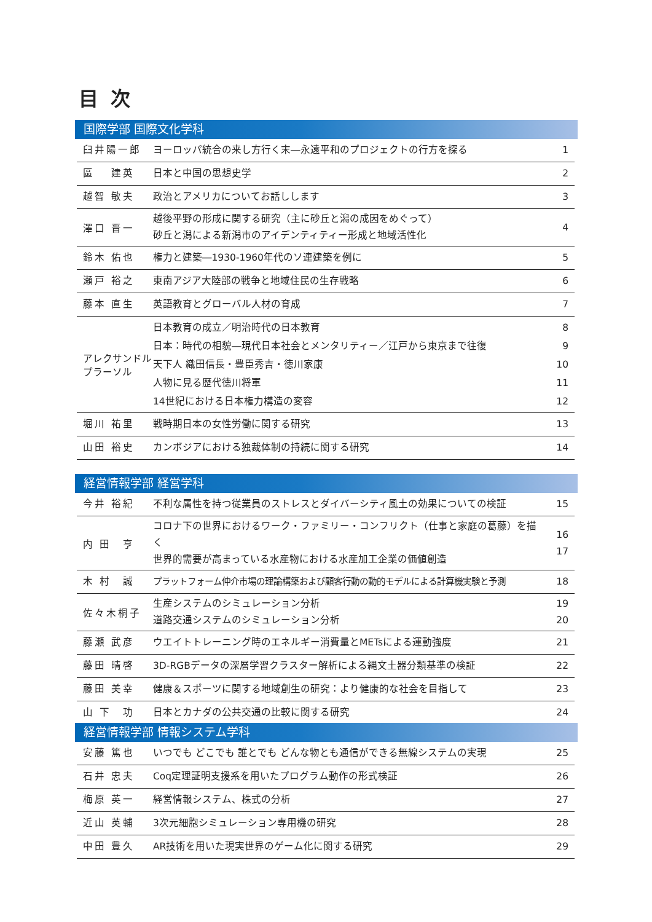目次
国際学部 国際文化学科
| 臼井陽一郎 | ヨーロッパ統合の来し方行く末―永遠平和のプロジェクトの行方を探る | 1 |
| 區 建英 | 日本と中国の思想史学 | 2 |
| 越智 敏夫 | 政治とアメリカについてお話しします | 3 |
| 澤口 晋一 | 越後平野の形成に関する研究（主に砂丘と潟の成因をめぐって） 砂丘と潟による新潟市のアイデンティティー形成と地域活性化 | 4 |
| 鈴木 佑也 | 権力と建築―1930-1960年代のソ連建築を例に | 5 |
| 瀬戸 裕之 | 東南アジア大陸部の戦争と地域住民の生存戦略 | 6 |
| 藤本 直生 | 英語教育とグローバル人材の育成 | 7 |
| アレクサンドル プラーソル | 日本教育の成立／明治時代の日本教育 日本：時代の相貌―現代日本社会とメンタリティー／江戸から東京まで往復 天下人 織田信長・豊臣秀吉・徳川家康 人物に見る歴代徳川将軍 14世紀における日本権力構造の変容 | 8 9 10 11 12 |
| 堀川 祐里 | 戦時期日本の女性労働に関する研究 | 13 |
| 山田 裕史 | カンボジアにおける独裁体制の持続に関する研究 | 14 |
経営情報学部 経営学科
| 今井 裕紀 | 不利な属性を持つ従業員のストレスとダイバーシティ風土の効果についての検証 | 15 |
| 内 田 亨 | コロナ下の世界におけるワーク・ファミリー・コンフリクト（仕事と家庭の葛藤）を描く 世界的需要が高まっている水産物における水産加工企業の価値創造 | 16 17 |
| 木 村 誠 | プラットフォーム仲介市場の理論構築および顧客行動の動的モデルによる計算機実験と予測 | 18 |
| 佐々木桐子 | 生産システムのシミュレーション分析 道路交通システムのシミュレーション分析 | 19 20 |
| 藤瀬 武彦 | ウエイトトレーニング時のエネルギー消費量とMETsによる運動強度 | 21 |
| 藤田 晴啓 | 3D-RGBデータの深層学習クラスター解析による縄文土器分類基準の検証 | 22 |
| 藤田 美幸 | 健康＆スポーツに関する地域創生の研究：より健康的な社会を目指して | 23 |
| 山 下 功 | 日本とカナダの公共交通の比較に関する研究 | 24 |
経営情報学部 情報システム学科
| 安藤 篤也 | いつでも どこでも 誰とでも どんな物とも通信ができる無線システムの実現 | 25 |
| 石井 忠夫 | Coq定理証明支援系を用いたプログラム動作の形式検証 | 26 |
| 梅原 英一 | 経営情報システム、株式の分析 | 27 |
| 近山 英輔 | 3次元細胞シミュレーション専用機の研究 | 28 |
| 中田 豊久 | AR技術を用いた現実世界のゲーム化に関する研究 | 29 |